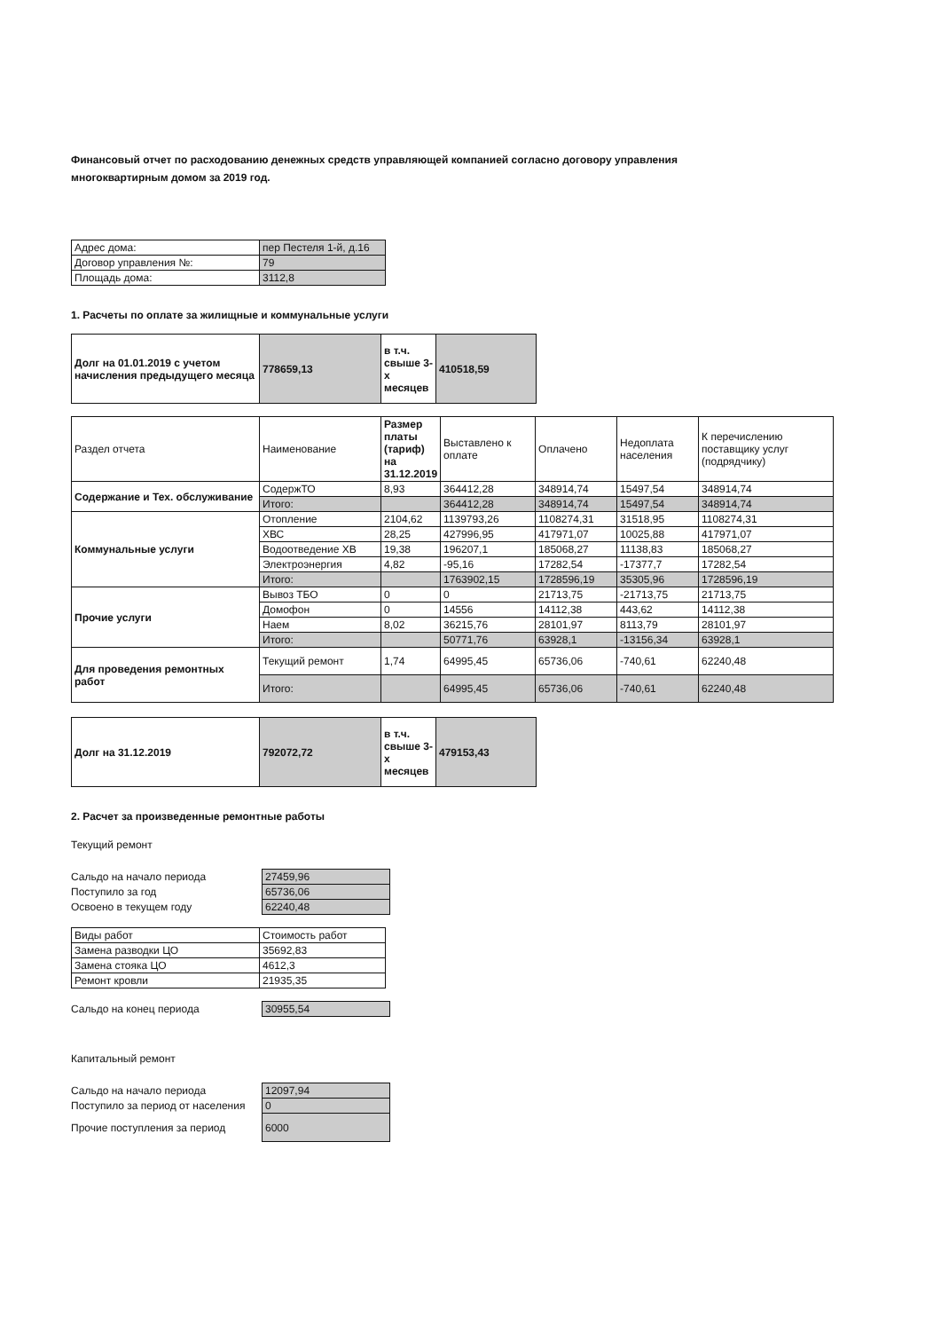Финансовый отчет по расходованию денежных средств управляющей компанией согласно договору управления многоквартирным домом за 2019 год.
| Адрес дома: | пер Пестеля 1-й, д.16 |
| Договор управления №: | 79 |
| Площадь дома: | 3112,8 |
1. Расчеты по оплате за жилищные и коммунальные услуги
| Долг на 01.01.2019 с учетом начисления предыдущего месяца | 778659,13 | в т.ч. свыше 3-х месяцев | 410518,59 |
| Раздел отчета | Наименование | Размер платы (тариф) на 31.12.2019 | Выставлено к оплате | Оплачено | Недоплата населения | К перечислению поставщику услуг (подрядчику) |
| --- | --- | --- | --- | --- | --- | --- |
| Содержание и Тех. обслуживание | СодержТО | 8,93 | 364412,28 | 348914,74 | 15497,54 | 348914,74 |
| | Итого: | | 364412,28 | 348914,74 | 15497,54 | 348914,74 |
| Коммунальные услуги | Отопление | 2104,62 | 1139793,26 | 1108274,31 | 31518,95 | 1108274,31 |
| | ХВС | 28,25 | 427996,95 | 417971,07 | 10025,88 | 417971,07 |
| | Водоотведение ХВ | 19,38 | 196207,1 | 185068,27 | 11138,83 | 185068,27 |
| | Электроэнергия | 4,82 | -95,16 | 17282,54 | -17377,7 | 17282,54 |
| | Итого: | | 1763902,15 | 1728596,19 | 35305,96 | 1728596,19 |
| Прочие услуги | Вывоз ТБО | 0 | 0 | 21713,75 | -21713,75 | 21713,75 |
| | Домофон | 0 | 14556 | 14112,38 | 443,62 | 14112,38 |
| | Наем | 8,02 | 36215,76 | 28101,97 | 8113,79 | 28101,97 |
| | Итого: | | 50771,76 | 63928,1 | -13156,34 | 63928,1 |
| Для проведения ремонтных работ | Текущий ремонт | 1,74 | 64995,45 | 65736,06 | -740,61 | 62240,48 |
| | Итого: | | 64995,45 | 65736,06 | -740,61 | 62240,48 |
| Долг на 31.12.2019 | 792072,72 | в т.ч. свыше 3-х месяцев | 479153,43 |
2. Расчет за произведенные ремонтные работы
Текущий ремонт
| Сальдо на начало периода | 27459,96 |
| Поступило за год | 65736,06 |
| Освоено в текущем году | 62240,48 |
| Виды работ | Стоимость работ |
| --- | --- |
| Замена разводки ЦО | 35692,83 |
| Замена стояка ЦО | 4612,3 |
| Ремонт кровли | 21935,35 |
| Сальдо на конец периода | 30955,54 |
Капитальный ремонт
| Сальдо на начало периода | 12097,94 |
| Поступило за период от населения | 0 |
| Прочие поступления за период | 6000 |